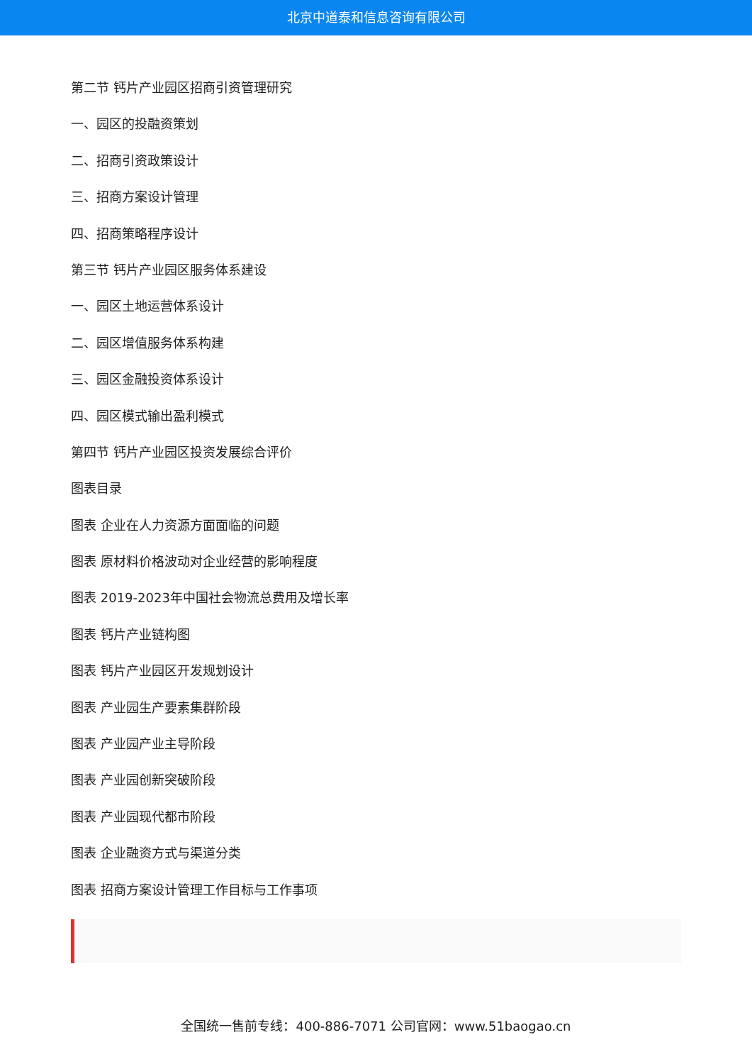北京中道泰和信息咨询有限公司
第二节 钙片产业园区招商引资管理研究
一、园区的投融资策划
二、招商引资政策设计
三、招商方案设计管理
四、招商策略程序设计
第三节 钙片产业园区服务体系建设
一、园区土地运营体系设计
二、园区增值服务体系构建
三、园区金融投资体系设计
四、园区模式输出盈利模式
第四节 钙片产业园区投资发展综合评价
图表目录
图表 企业在人力资源方面面临的问题
图表 原材料价格波动对企业经营的影响程度
图表 2019-2023年中国社会物流总费用及增长率
图表 钙片产业链构图
图表 钙片产业园区开发规划设计
图表 产业园生产要素集群阶段
图表 产业园产业主导阶段
图表 产业园创新突破阶段
图表 产业园现代都市阶段
图表 企业融资方式与渠道分类
图表 招商方案设计管理工作目标与工作事项
全国统一售前专线：400-886-7071 公司官网：www.51baogao.cn